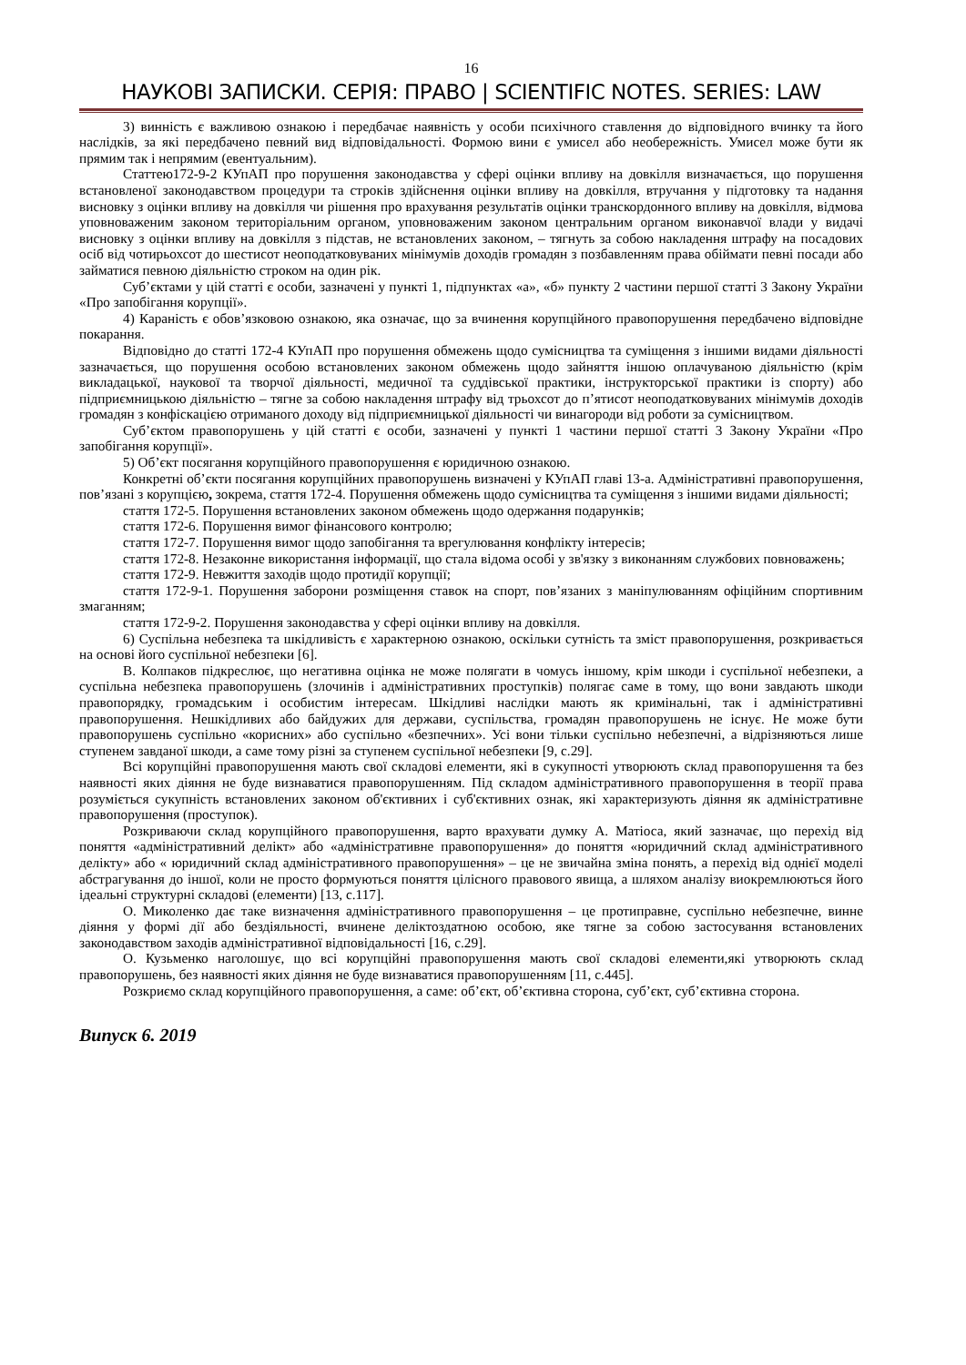16
НАУКОВІ ЗАПИСКИ. СЕРІЯ: ПРАВО | SCIENTIFIC NOTES. SERIES: LAW
3) винність є важливою ознакою і передбачає наявність у особи психічного ставлення до відповідного вчинку та його наслідків, за які передбачено певний вид відповідальності. Формою вини є умисел або необережність. Умисел може бути як прямим так і непрямим (евентуальним).
Статтею172-9-2 КУпАП про порушення законодавства у сфері оцінки впливу на довкілля визначається, що порушення встановленої законодавством процедури та строків здійснення оцінки впливу на довкілля, втручання у підготовку та надання висновку з оцінки впливу на довкілля чи рішення про врахування результатів оцінки транскордонного впливу на довкілля, відмова уповноваженим законом територіальним органом, уповноваженим законом центральним органом виконавчої влади у видачі висновку з оцінки впливу на довкілля з підстав, не встановлених законом, – тягнуть за собою накладення штрафу на посадових осіб від чотирьохсот до шестисот неоподатковуваних мінімумів доходів громадян з позбавленням права обіймати певні посади або займатися певною діяльністю строком на один рік.
Суб’єктами у цій статті є особи, зазначені у пункті 1, підпунктах «а», «б» пункту 2 частини першої статті 3 Закону України «Про запобігання корупції».
4) Караність є обов’язковою ознакою, яка означає, що за вчинення корупційного правопорушення передбачено відповідне покарання.
Відповідно до статті 172-4 КУпАП про порушення обмежень щодо сумісництва та суміщення з іншими видами діяльності зазначається, що порушення особою встановлених законом обмежень щодо зайняття іншою оплачуваною діяльністю (крім викладацької, наукової та творчої діяльності, медичної та суддівської практики, інструкторської практики із спорту) або підприємницькою діяльністю – тягне за собою накладення штрафу від трьохсот до п’ятисот неоподатковуваних мінімумів доходів громадян з конфіскацією отриманого доходу від підприємницької діяльності чи винагороди від роботи за сумісництвом.
Суб’єктом правопорушень у цій статті є особи, зазначені у пункті 1 частини першої статті 3 Закону України «Про запобігання корупції».
5) Об’єкт посягання корупційного правопорушення є юридичною ознакою.
Конкретні об’єкти посягання корупційних правопорушень визначені у КУпАП главі 13-а. Адміністративні правопорушення, пов’язані з корупцією, зокрема, стаття 172-4. Порушення обмежень щодо сумісництва та суміщення з іншими видами діяльності;
стаття 172-5. Порушення встановлених законом обмежень щодо одержання подарунків;
стаття 172-6. Порушення вимог фінансового контролю;
стаття 172-7. Порушення вимог щодо запобігання та врегулювання конфлікту інтересів;
стаття 172-8. Незаконне використання інформації, що стала відома особі у зв'язку з виконанням службових повноважень;
стаття 172-9. Невжиття заходів щодо протидії корупції;
стаття 172-9-1. Порушення заборони розміщення ставок на спорт, пов’язаних з маніпулюванням офіційним спортивним змаганням;
стаття 172-9-2. Порушення законодавства у сфері оцінки впливу на довкілля.
6) Суспільна небезпека та шкідливість є характерною ознакою, оскільки сутність та зміст правопорушення, розкривається на основі його суспільної небезпеки [6].
В. Колпаков підкреслює, що негативна оцінка не може полягати в чомусь іншому, крім шкоди і суспільної небезпеки, а суспільна небезпека правопорушень (злочинів і адміністративних проступків) полягає саме в тому, що вони завдають шкоди правопорядку, громадським і особистим інтересам. Шкідливі наслідки мають як кримінальні, так і адміністративні правопорушення. Нешкідливих або байдужих для держави, суспільства, громадян правопорушень не існує. Не може бути правопорушень суспільно «корисних» або суспільно «безпечних». Усі вони тільки суспільно небезпечні, а відрізняються лише ступенем завданої шкоди, а саме тому різні за ступенем суспільної небезпеки [9, с.29].
Всі корупційні правопорушення мають свої складові елементи, які в сукупності утворюють склад правопорушення та без наявності яких діяння не буде визнаватися правопорушенням. Під складом адміністративного правопорушення в теорії права розуміється сукупність встановлених законом об'єктивних і суб'єктивних ознак, які характеризують діяння як адміністративне правопорушення (проступок).
Розкриваючи склад корупційного правопорушення, варто врахувати думку А. Матіоса, який зазначає, що перехід від поняття «адміністративний делікт» або «адміністративне правопорушення» до поняття «юридичний склад адміністративного делікту» або « юридичний склад адміністративного правопорушення» – це не звичайна зміна понять, а перехід від однієї моделі абстрагування до іншої, коли не просто формуються поняття цілісного правового явища, а шляхом аналізу виокремлюються його ідеальні структурні складові (елементи) [13, с.117].
О. Миколенко дає таке визначення адміністративного правопорушення – це протиправне, суспільно небезпечне, винне діяння у формі дії або бездіяльності, вчинене деліктоздатною особою, яке тягне за собою застосування встановлених законодавством заходів адміністративної відповідальності [16, с.29].
О. Кузьменко наголошує, що всі корупційні правопорушення мають свої складові елементи,які утворюють склад правопорушень, без наявності яких діяння не буде визнаватися правопорушенням [11, с.445].
Розкриємо склад корупційного правопорушення, а саме: об’єкт, об’єктивна сторона, суб’єкт, суб’єктивна сторона.
Випуск 6. 2019